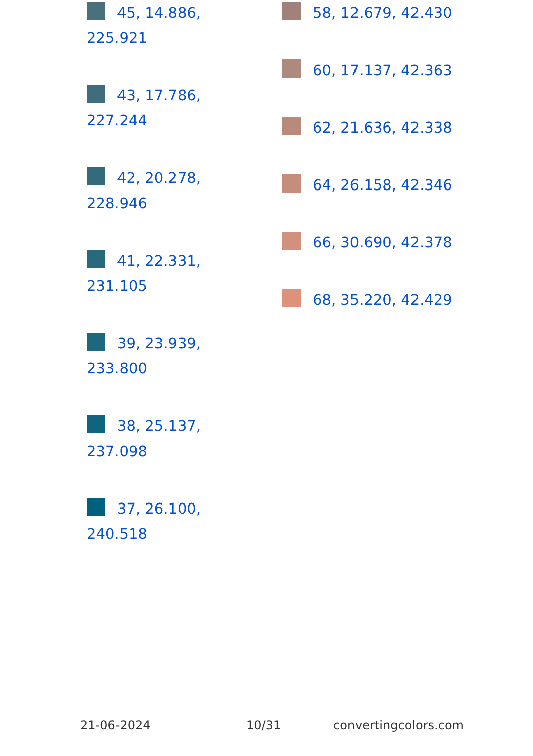45, 14.886, 225.921
43, 17.786, 227.244
42, 20.278, 228.946
41, 22.331, 231.105
39, 23.939, 233.800
38, 25.137, 237.098
37, 26.100, 240.518
58, 12.679, 42.430
60, 17.137, 42.363
62, 21.636, 42.338
64, 26.158, 42.346
66, 30.690, 42.378
68, 35.220, 42.429
21-06-2024 10/31 convertingcolors.com